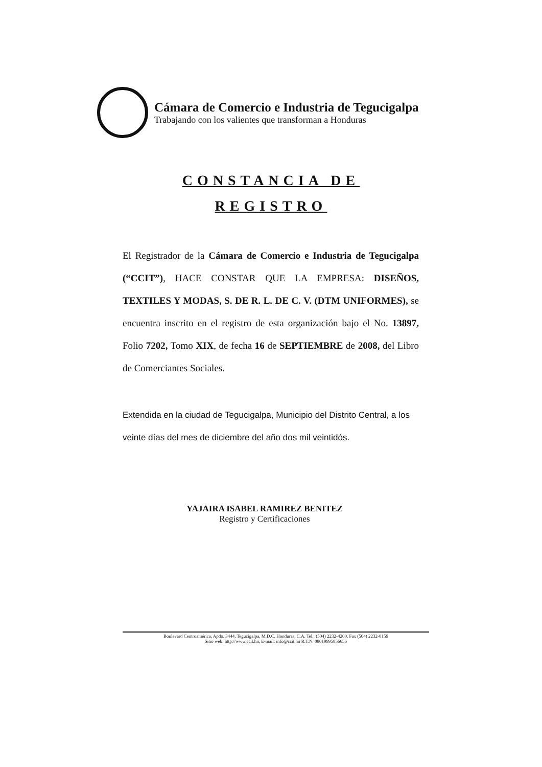Cámara de Comercio e Industria de Tegucigalpa
Trabajando con los valientes que transforman a Honduras
CONSTANCIA DE
REGISTRO
El Registrador de la Cámara de Comercio e Industria de Tegucigalpa (“CCIT”), HACE CONSTAR QUE LA EMPRESA: DISEÑOS, TEXTILES Y MODAS, S. DE R. L. DE C. V. (DTM UNIFORMES), se encuentra inscrito en el registro de esta organización bajo el No. 13897, Folio 7202, Tomo XIX, de fecha 16 de SEPTIEMBRE de 2008, del Libro de Comerciantes Sociales.
Extendida en la ciudad de Tegucigalpa, Municipio del Distrito Central, a los veinte días del mes de diciembre del año dos mil veintidós.
YAJAIRA ISABEL RAMIREZ BENITEZ
Registro y Certificaciones
Boulevard Centroamérica, Apdo. 3444, Tegucigalpa, M.D.C, Honduras, C.A. Tel.: (504) 2232-4200, Fax (504) 2232-0159
Sitio web: http://www.ccit.hn, E-mail: info@ccit.hn R.T.N. 08019995856656